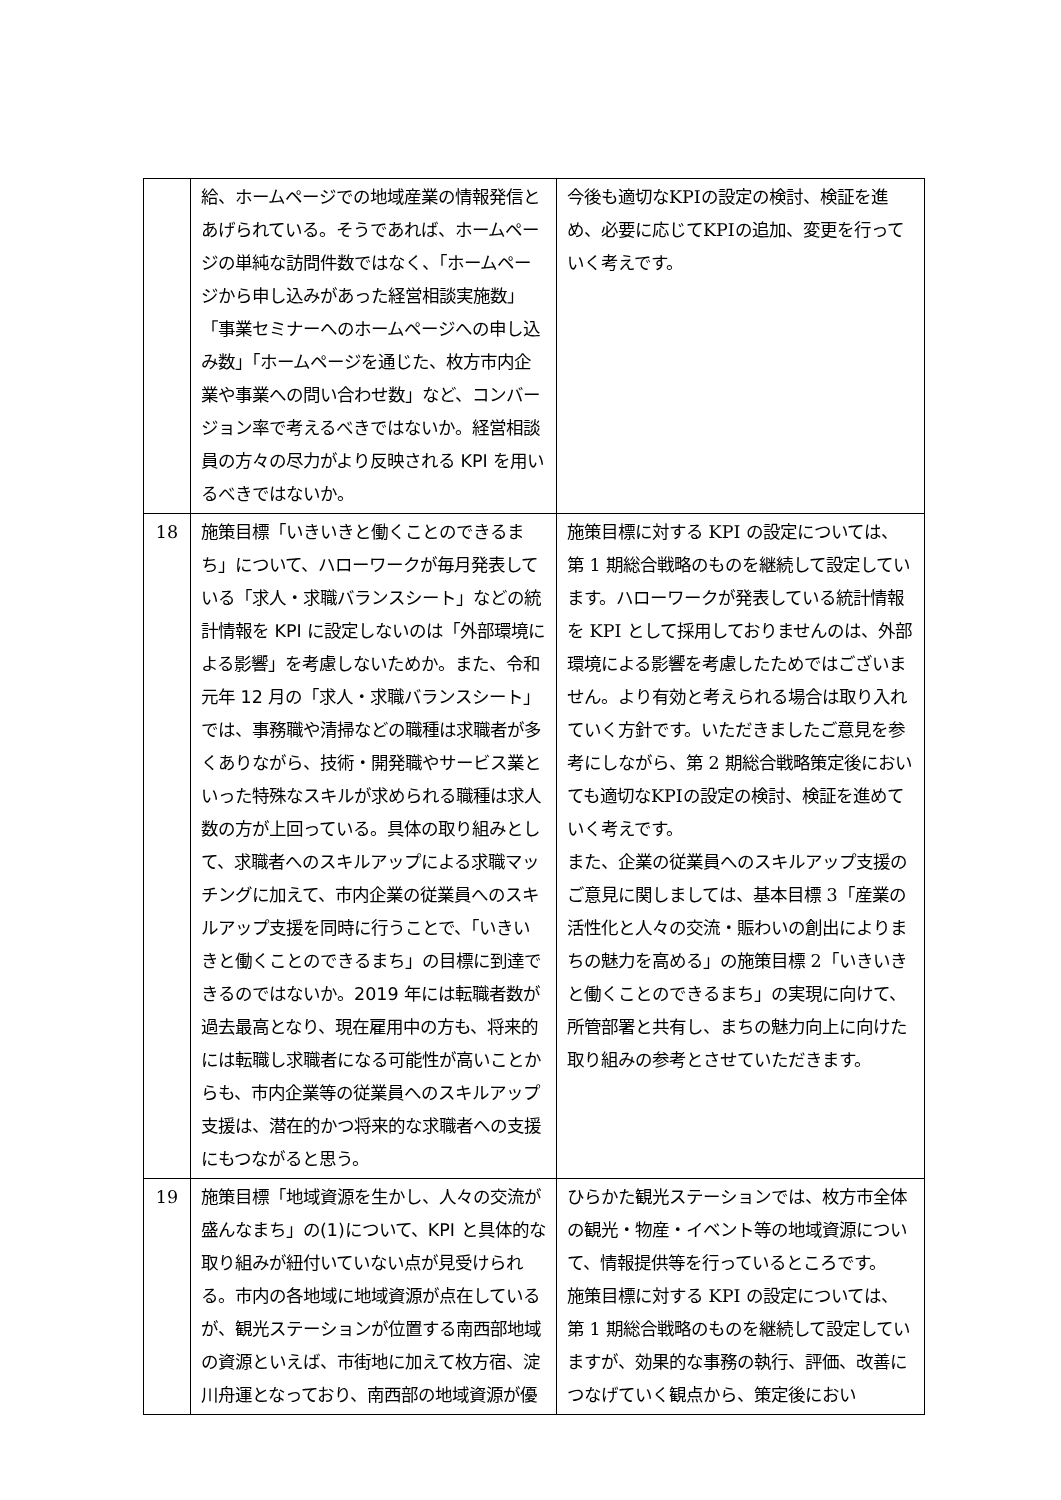| | 給、ホームページでの地域産業の情報発信とあげられている。そうであれば、ホームページの単純な訪問件数ではなく、「ホームページから申し込みがあった経営相談実施数」「事業セミナーへのホームページへの申し込み数」「ホームページを通じた、枚方市内企業や事業への問い合わせ数」など、コンバージョン率で考えるべきではないか。経営相談員の方々の尽力がより反映される KPI を用いるべきではないか。 | 今後も適切なKPIの設定の検討、検証を進め、必要に応じてKPIの追加、変更を行っていく考えです。 |
| 18 | 施策目標「いきいきと働くことのできるまち」について、ハローワークが毎月発表している「求人・求職バランスシート」などの統計情報を KPI に設定しないのは「外部環境による影響」を考慮しないためか。また、令和元年 12 月の「求人・求職バランスシート」では、事務職や清掃などの職種は求職者が多くありながら、技術・開発職やサービス業といった特殊なスキルが求められる職種は求人数の方が上回っている。具体の取り組みとして、求職者へのスキルアップによる求職マッチングに加えて、市内企業の従業員へのスキルアップ支援を同時に行うことで、「いきいきと働くことのできるまち」の目標に到達できるのではないか。2019 年には転職者数が過去最高となり、現在雇用中の方も、将来的には転職し求職者になる可能性が高いことからも、市内企業等の従業員へのスキルアップ支援は、潜在的かつ将来的な求職者への支援にもつながると思う。 | 施策目標に対する KPI の設定については、第 1 期総合戦略のものを継続して設定しています。ハローワークが発表している統計情報を KPI として採用しておりませんのは、外部環境による影響を考慮したためではございません。より有効と考えられる場合は取り入れていく方針です。いただきましたご意見を参考にしながら、第 2 期総合戦略策定後においても適切なKPIの設定の検討、検証を進めていく考えです。 また、企業の従業員へのスキルアップ支援のご意見に関しましては、基本目標 3「産業の活性化と人々の交流・賑わいの創出によりまちの魅力を高める」の施策目標 2「いきいきと働くことのできるまち」の実現に向けて、所管部署と共有し、まちの魅力向上に向けた取り組みの参考とさせていただきます。 |
| 19 | 施策目標「地域資源を生かし、人々の交流が盛んなまち」の(1)について、KPI と具体的な取り組みが紐付いていない点が見受けられる。市内の各地域に地域資源が点在しているが、観光ステーションが位置する南西部地域の資源といえば、市街地に加えて枚方宿、淀川舟運となっており、南西部の地域資源が優 | ひらかた観光ステーションでは、枚方市全体の観光・物産・イベント等の地域資源について、情報提供等を行っているところです。 施策目標に対する KPI の設定については、第 1 期総合戦略のものを継続して設定していますが、効果的な事務の執行、評価、改善につなげていく観点から、策定後におい |